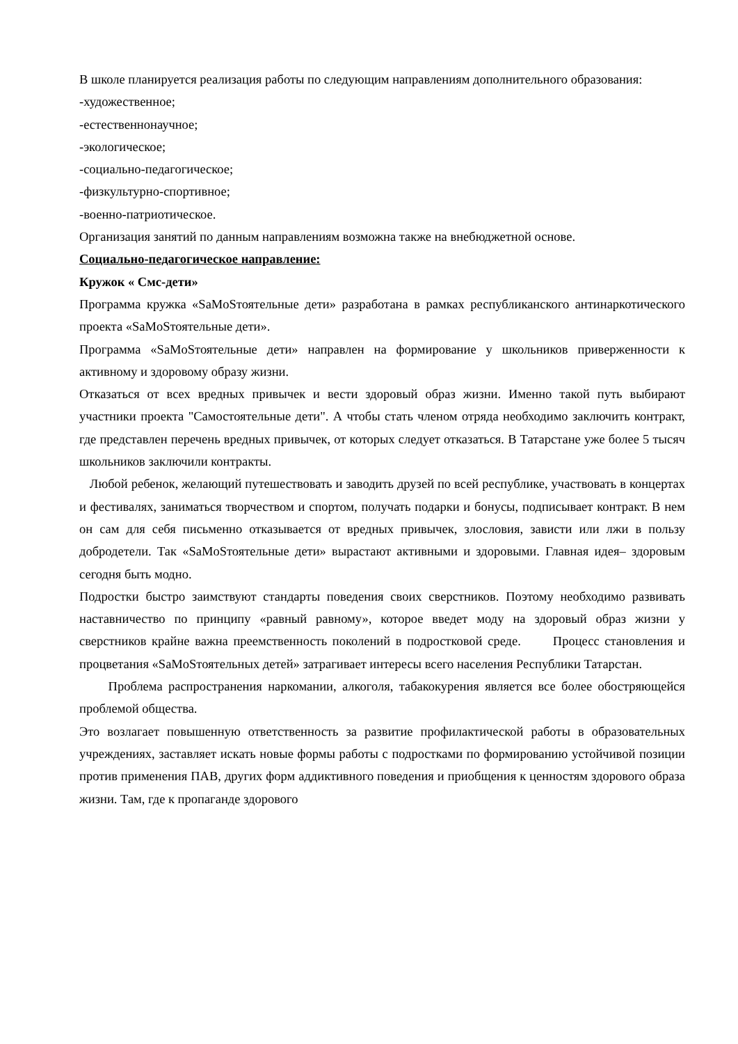В школе планируется реализация работы по следующим направлениям дополнительного образования:
-художественное;
-естественнонаучное;
-экологическое;
-социально-педагогическое;
-физкультурно-спортивное;
-военно-патриотическое.
Организация занятий по данным направлениям возможна также на внебюджетной основе.
Социально-педагогическое направление:
Кружок « Смс-дети»
Программа кружка «SaMoSтоятельные дети» разработана в рамках республиканского антинаркотического проекта «SaMoSтоятельные дети».
Программа «SaMoSтоятельные дети» направлен на формирование у школьников приверженности к активному и здоровому образу жизни.
Отказаться от всех вредных привычек и вести здоровый образ жизни. Именно такой путь выбирают участники проекта "Самостоятельные дети". А чтобы стать членом отряда необходимо заключить контракт, где представлен перечень вредных привычек, от которых следует отказаться. В Татарстане уже более 5 тысяч школьников заключили контракты.
Любой ребенок, желающий путешествовать и заводить друзей по всей республике, участвовать в концертах и фестивалях, заниматься творчеством и спортом, получать подарки и бонусы, подписывает контракт. В нем он сам для себя письменно отказывается от вредных привычек, злословия, зависти или лжи в пользу добродетели. Так «SaMoSтоятельные дети» вырастают активными и здоровыми. Главная идея– здоровым сегодня быть модно.
Подростки быстро заимствуют стандарты поведения своих сверстников. Поэтому необходимо развивать наставничество по принципу «равный равному», которое введет моду на здоровый образ жизни у сверстников крайне важна преемственность поколений в подростковой среде. Процесс становления и процветания «SaMoSтоятельных детей» затрагивает интересы всего населения Республики Татарстан.
Проблема распространения наркомании, алкоголя, табакокурения является все более обостряющейся проблемой общества.
Это возлагает повышенную ответственность за развитие профилактической работы в образовательных учреждениях, заставляет искать новые формы работы с подростками по формированию устойчивой позиции против применения ПАВ, других форм аддиктивного поведения и приобщения к ценностям здорового образа жизни. Там, где к пропаганде здорового